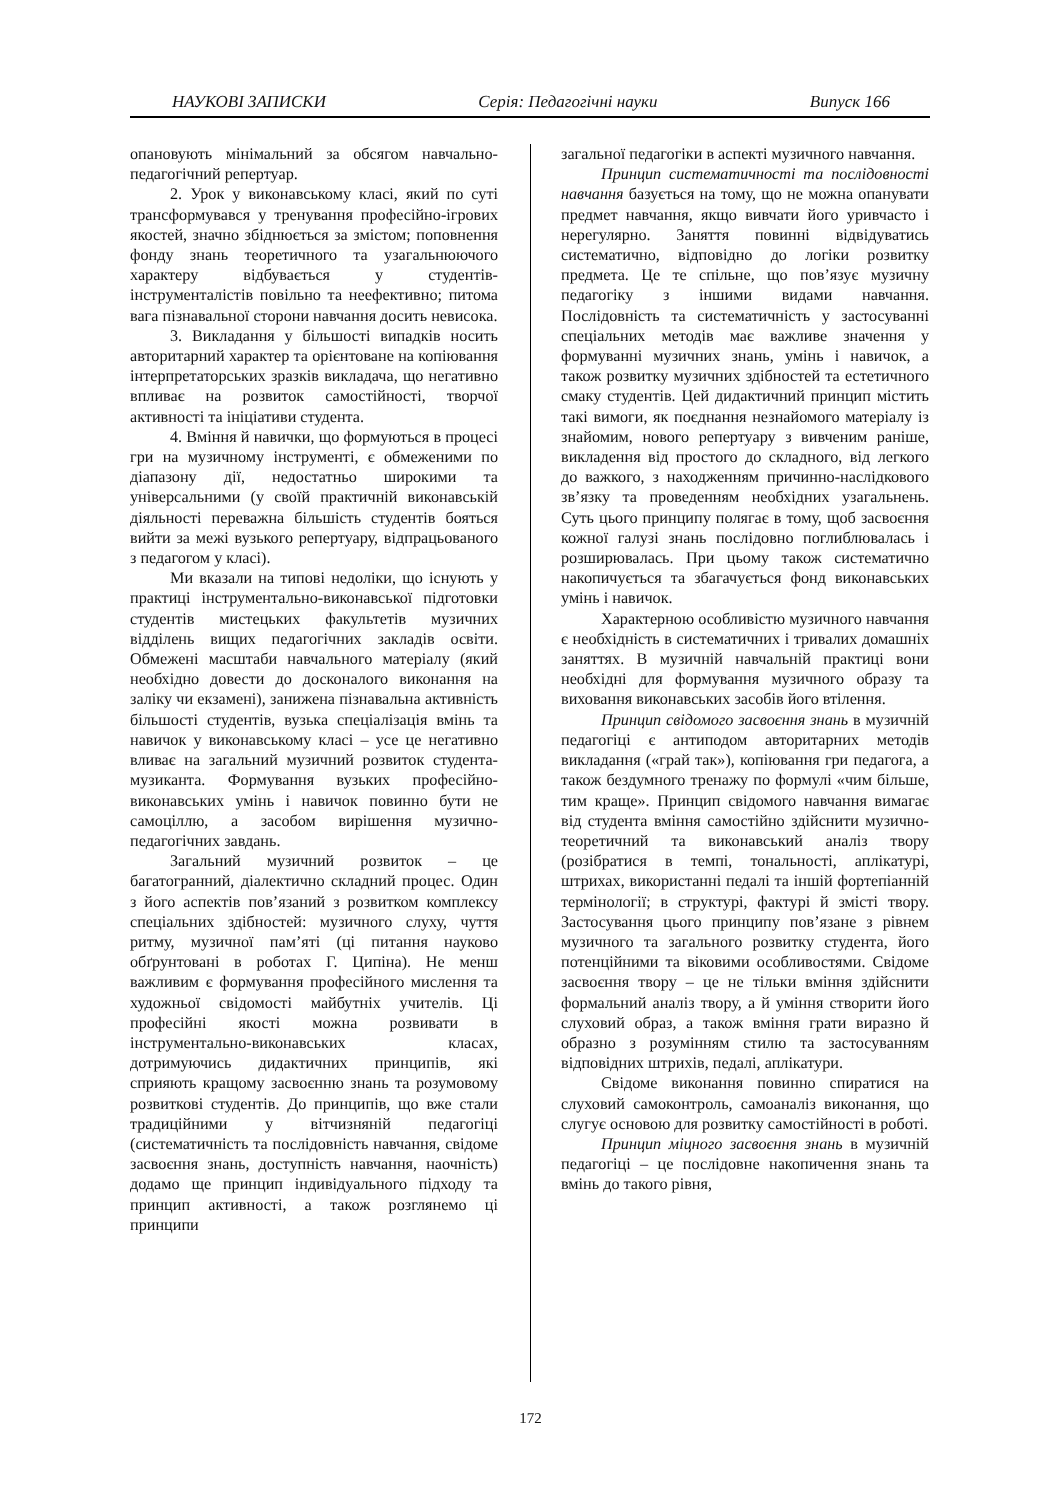НАУКОВІ ЗАПИСКИ Серія: Педагогічні науки Випуск 166
опановують мінімальний за обсягом навчально-педагогічний репертуар.
2. Урок у виконавському класі, який по суті трансформувався у тренування професійно-ігрових якостей, значно збіднюється за змістом; поповнення фонду знань теоретичного та узагальнюючого характеру відбувається у студентів-інструменталістів повільно та неефективно; питома вага пізнавальної сторони навчання досить невисока.
3. Викладання у більшості випадків носить авторитарний характер та орієнтоване на копіювання інтерпретаторських зразків викладача, що негативно впливає на розвиток самостійності, творчої активності та ініціативи студента.
4. Вміння й навички, що формуються в процесі гри на музичному інструменті, є обмеженими по діапазону дії, недостатньо широкими та універсальними (у своїй практичній виконавській діяльності переважна більшість студентів бояться вийти за межі вузького репертуару, відпрацьованого з педагогом у класі).
Ми вказали на типові недоліки, що існують у практиці інструментально-виконавської підготовки студентів мистецьких факультетів музичних відділень вищих педагогічних закладів освіти. Обмежені масштаби навчального матеріалу (який необхідно довести до досконалого виконання на заліку чи екзамені), занижена пізнавальна активність більшості студентів, вузька спеціалізація вмінь та навичок у виконавському класі – усе це негативно вливає на загальний музичний розвиток студента-музиканта. Формування вузьких професійно-виконавських умінь і навичок повинно бути не самоціллю, а засобом вирішення музично-педагогічних завдань.
Загальний музичний розвиток – це багатогранний, діалектично складний процес. Один з його аспектів пов’язаний з розвитком комплексу спеціальних здібностей: музичного слуху, чуття ритму, музичної пам’яті (ці питання науково обґрунтовані в роботах Г. Ципіна). Не менш важливим є формування професійного мислення та художньої свідомості майбутніх учителів. Ці професійні якості можна розвивати в інструментально-виконавських класах, дотримуючись дидактичних принципів, які сприяють кращому засвоєнню знань та розумовому розвиткові студентів. До принципів, що вже стали традиційними у вітчизняній педагогіці (систематичність та послідовність навчання, свідоме засвоєння знань, доступність навчання, наочність) додамо ще принцип індивідуального підходу та принцип активності, а також розглянемо ці принципи
загальної педагогіки в аспекті музичного навчання.
Принцип систематичності та послідовності навчання базується на тому, що не можна опанувати предмет навчання, якщо вивчати його уривчасто і нерегулярно. Заняття повинні відвідуватись систематично, відповідно до логіки розвитку предмета. Це те спільне, що пов’язує музичну педагогіку з іншими видами навчання. Послідовність та систематичність у застосуванні спеціальних методів має важливе значення у формуванні музичних знань, умінь і навичок, а також розвитку музичних здібностей та естетичного смаку студентів. Цей дидактичний принцип містить такі вимоги, як поєднання незнайомого матеріалу із знайомим, нового репертуару з вивченим раніше, викладення від простого до складного, від легкого до важкого, з находженням причинно-наслідкового зв’язку та проведенням необхідних узагальнень. Суть цього принципу полягає в тому, щоб засвоєння кожної галузі знань послідовно поглиблювалась і розширювалась. При цьому також систематично накопичується та збагачується фонд виконавських умінь і навичок.
Характерною особливістю музичного навчання є необхідність в систематичних і тривалих домашніх заняттях. В музичній навчальній практиці вони необхідні для формування музичного образу та виховання виконавських засобів його втілення.
Принцип свідомого засвоєння знань в музичній педагогіці є антиподом авторитарних методів викладання («грай так»), копіювання гри педагога, а також бездумного тренажу по формулі «чим більше, тим краще». Принцип свідомого навчання вимагає від студента вміння самостійно здійснити музично-теоретичний та виконавський аналіз твору (розібратися в темпі, тональності, аплікатурі, штрихах, використанні педалі та іншій фортепіанній термінології; в структурі, фактурі й змісті твору. Застосування цього принципу пов’язане з рівнем музичного та загального розвитку студента, його потенційними та віковими особливостями. Свідоме засвоєння твору – це не тільки вміння здійснити формальний аналіз твору, а й уміння створити його слуховий образ, а також вміння грати виразно й образно з розумінням стилю та застосуванням відповідних штрихів, педалі, аплікатури.
Свідоме виконання повинно спиратися на слуховий самоконтроль, самоаналіз виконання, що слугує основою для розвитку самостійності в роботі.
Принцип міцного засвоєння знань в музичній педагогіці – це послідовне накопичення знань та вмінь до такого рівня,
172